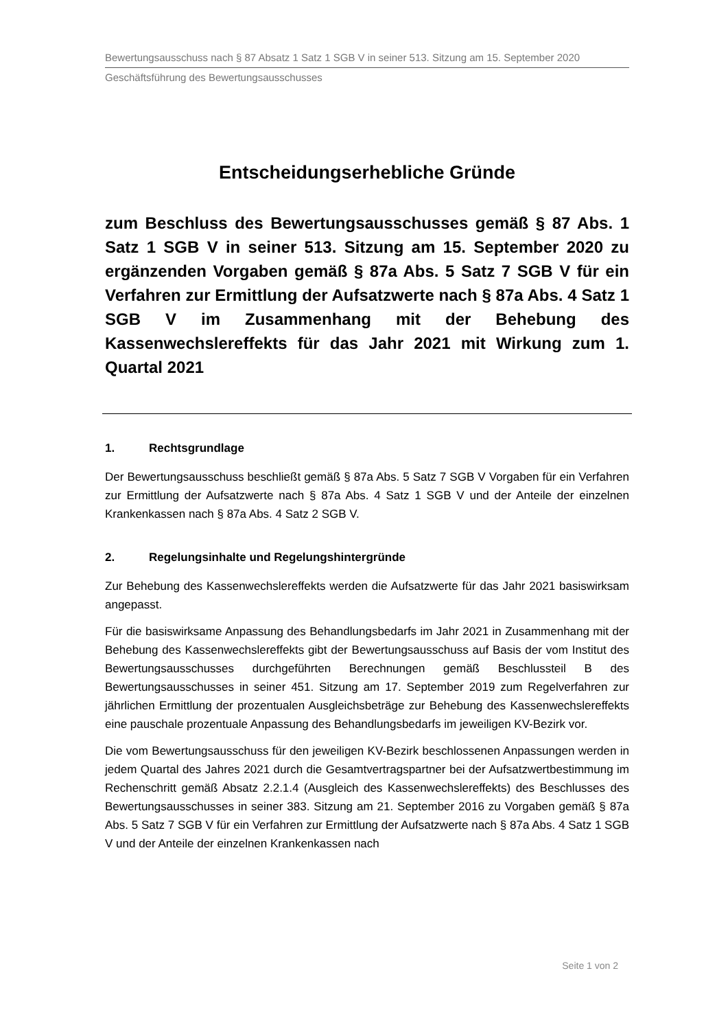Bewertungsausschuss nach § 87 Absatz 1 Satz 1 SGB V in seiner 513. Sitzung am 15. September 2020
Geschäftsführung des Bewertungsausschusses
Entscheidungserhebliche Gründe
zum Beschluss des Bewertungsausschusses gemäß § 87 Abs. 1 Satz 1 SGB V in seiner 513. Sitzung am 15. September 2020 zu ergänzenden Vorgaben gemäß § 87a Abs. 5 Satz 7 SGB V für ein Verfahren zur Ermittlung der Aufsatzwerte nach § 87a Abs. 4 Satz 1 SGB V im Zusammenhang mit der Behebung des Kassenwechslereffekts für das Jahr 2021 mit Wirkung zum 1. Quartal 2021
1. Rechtsgrundlage
Der Bewertungsausschuss beschließt gemäß § 87a Abs. 5 Satz 7 SGB V Vorgaben für ein Verfahren zur Ermittlung der Aufsatzwerte nach § 87a Abs. 4 Satz 1 SGB V und der Anteile der einzelnen Krankenkassen nach § 87a Abs. 4 Satz 2 SGB V.
2. Regelungsinhalte und Regelungshintergründe
Zur Behebung des Kassenwechslereffekts werden die Aufsatzwerte für das Jahr 2021 basiswirksam angepasst.
Für die basiswirksame Anpassung des Behandlungsbedarfs im Jahr 2021 in Zusammenhang mit der Behebung des Kassenwechslereffekts gibt der Bewertungsausschuss auf Basis der vom Institut des Bewertungsausschusses durchgeführten Berechnungen gemäß Beschlussteil B des Bewertungsausschusses in seiner 451. Sitzung am 17. September 2019 zum Regelverfahren zur jährlichen Ermittlung der prozentualen Ausgleichsbeträge zur Behebung des Kassenwechslereffekts eine pauschale prozentuale Anpassung des Behandlungsbedarfs im jeweiligen KV-Bezirk vor.
Die vom Bewertungsausschuss für den jeweiligen KV-Bezirk beschlossenen Anpassungen werden in jedem Quartal des Jahres 2021 durch die Gesamtvertragspartner bei der Aufsatzwertbestimmung im Rechenschritt gemäß Absatz 2.2.1.4 (Ausgleich des Kassenwechslereffekts) des Beschlusses des Bewertungsausschusses in seiner 383. Sitzung am 21. September 2016 zu Vorgaben gemäß § 87a Abs. 5 Satz 7 SGB V für ein Verfahren zur Ermittlung der Aufsatzwerte nach § 87a Abs. 4 Satz 1 SGB V und der Anteile der einzelnen Krankenkassen nach
Seite 1 von 2